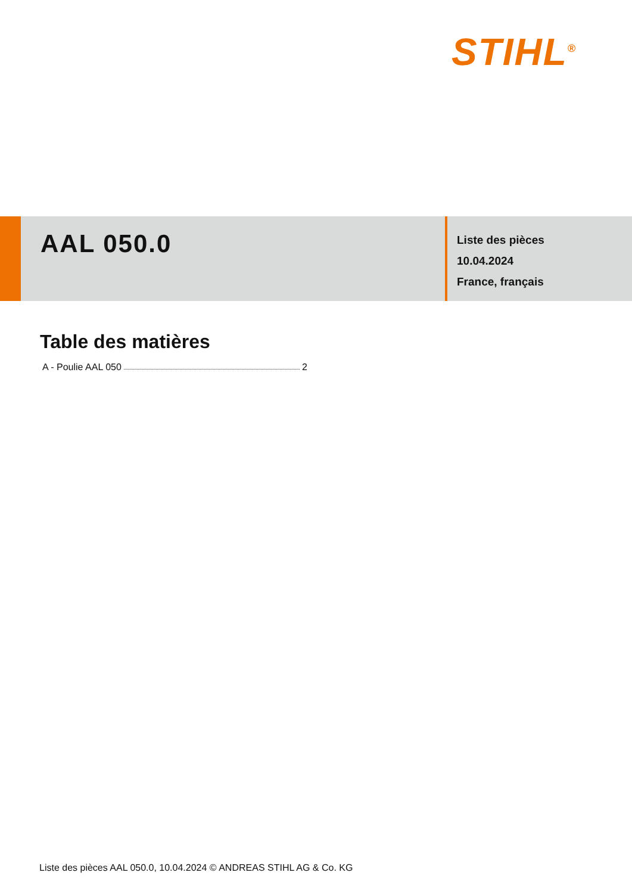STIHL<sup>®</sup>
AAL 050.0
Liste des pièces
10.04.2024
France, français
Table des matières
A - Poulie AAL 050 2
Liste des pièces AAL 050.0, 10.04.2024 © ANDREAS STIHL AG & Co. KG